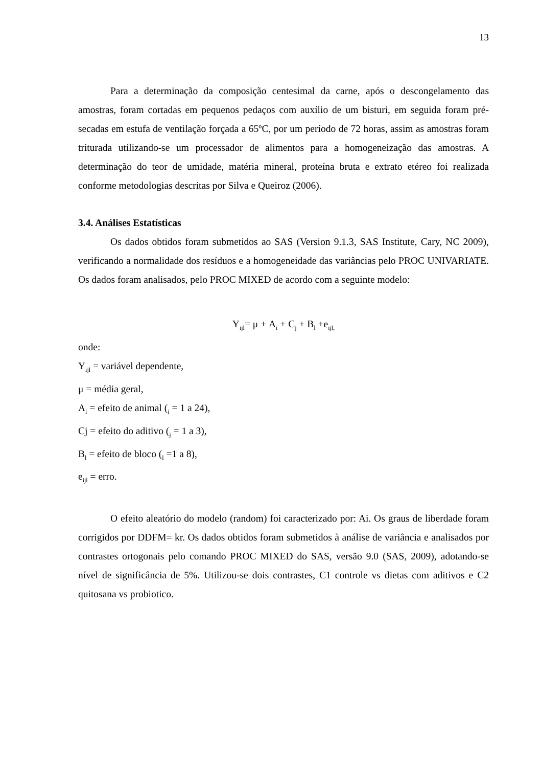13
Para a determinação da composição centesimal da carne, após o descongelamento das amostras, foram cortadas em pequenos pedaços com auxílio de um bisturi, em seguida foram pré-secadas em estufa de ventilação forçada a 65ºC, por um período de 72 horas, assim as amostras foram triturada utilizando-se um processador de alimentos para a homogeneização das amostras. A determinação do teor de umidade, matéria mineral, proteína bruta e extrato etéreo foi realizada conforme metodologias descritas por Silva e Queiroz (2006).
3.4. Análises Estatísticas
Os dados obtidos foram submetidos ao SAS (Version 9.1.3, SAS Institute, Cary, NC 2009), verificando a normalidade dos resíduos e a homogeneidade das variâncias pelo PROC UNIVARIATE. Os dados foram analisados, pelo PROC MIXED de acordo com a seguinte modelo:
Y<sub>ijl</sub>= μ + A<sub>i</sub> + C<sub>j</sub> + B<sub>l</sub> +e<sub>ijl,</sub>
onde:
Y<sub>ijl</sub> = variável dependente,
μ = média geral,
A<sub>i</sub> = efeito de animal (<sub>i</sub> = 1 a 24),
Cj = efeito do aditivo (<sub>j</sub> = 1 a 3),
B<sub>l</sub> = efeito de bloco (<sub>l</sub> =1 a 8),
e<sub>ijl</sub> = erro.
O efeito aleatório do modelo (random) foi caracterizado por: Ai. Os graus de liberdade foram corrigidos por DDFM= kr. Os dados obtidos foram submetidos à análise de variância e analisados por contrastes ortogonais pelo comando PROC MIXED do SAS, versão 9.0 (SAS, 2009), adotando-se nível de significância de 5%. Utilizou-se dois contrastes, C1 controle vs dietas com aditivos e C2 quitosana vs probiotico.